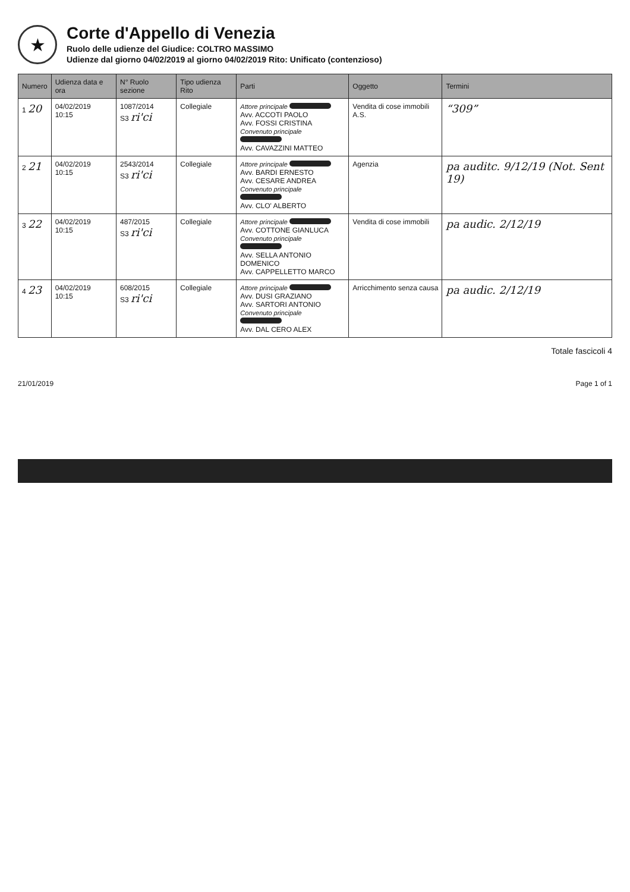★
Corte d'Appello di Venezia
Ruolo delle udienze del Giudice: COLTRO MASSIMO
Udienze dal giorno 04/02/2019 al giorno 04/02/2019 Rito: Unificato (contenzioso)
| Numero | Udienza data e ora | N° Ruolo sezione | Tipo udienza Rito | Parti | Oggetto | Termini |
| --- | --- | --- | --- | --- | --- | --- |
| 1 20 | 04/02/2019 10:15 | 1087/2014 S3 ri'ci | Collegiale | Attore principale Avv. ACCOTI PAOLO Avv. FOSSI CRISTINA Convenuto principale Avv. CAVAZZINI MATTEO | Vendita di cose immobili A.S. | “309” |
| 2 21 | 04/02/2019 10:15 | 2543/2014 S3 ri'ci | Collegiale | Attore principale Avv. BARDI ERNESTO Avv. CESARE ANDREA Convenuto principale Avv. CLO' ALBERTO | Agenzia | pa auditc. 9/12/19 (Not. Sent 19) |
| 3 22 | 04/02/2019 10:15 | 487/2015 S3 ri'ci | Collegiale | Attore principale Avv. COTTONE GIANLUCA Convenuto principale Avv. SELLA ANTONIO DOMENICO Avv. CAPPELLETTO MARCO | Vendita di cose immobili | pa audic. 2/12/19 |
| 4 23 | 04/02/2019 10:15 | 608/2015 S3 ri'ci | Collegiale | Attore principale Avv. DUSI GRAZIANO Avv. SARTORI ANTONIO Convenuto principale Avv. DAL CERO ALEX | Arricchimento senza causa | pa audic. 2/12/19 |
Totale fascicoli 4
21/01/2019 Page 1 of 1